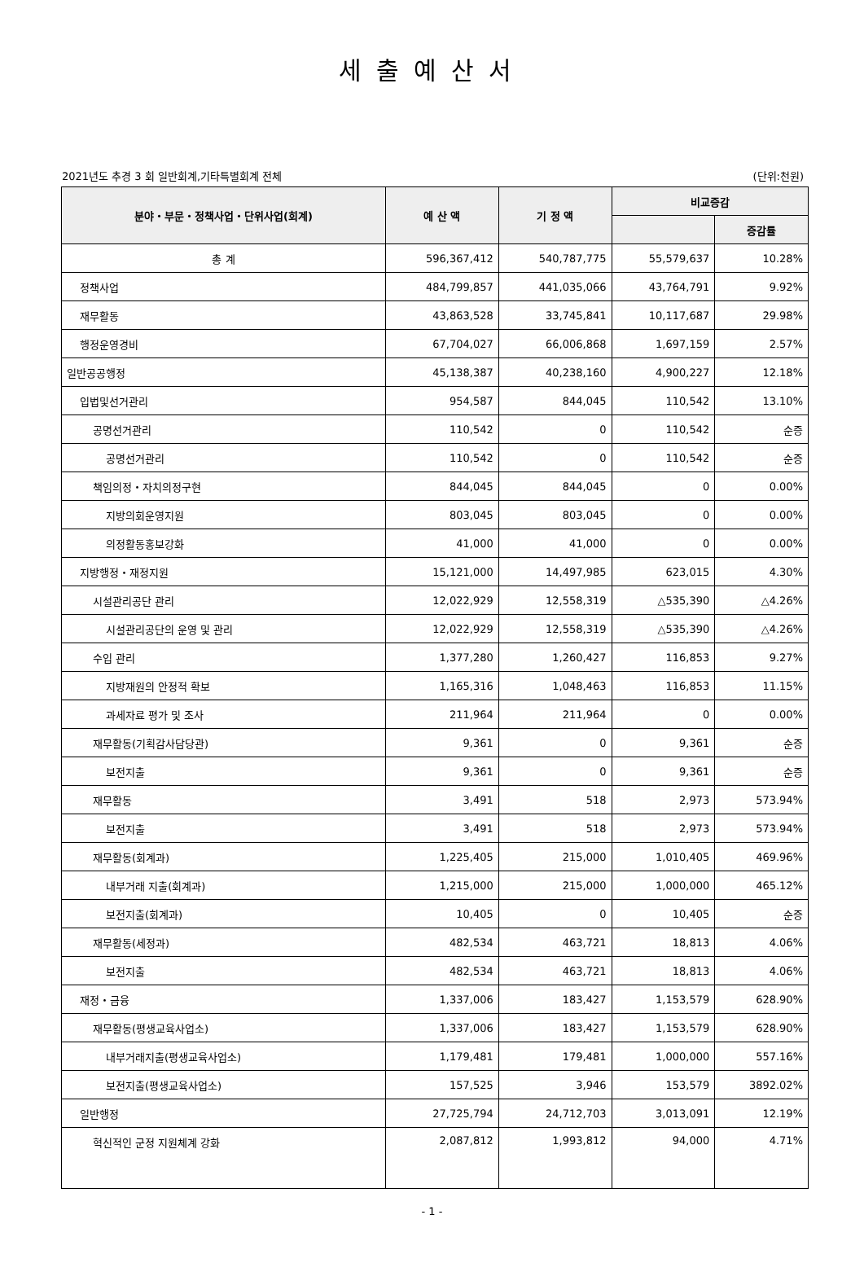세출예산서
2021년도 추경 3 회 일반회계,기타특별회계 전체 (단위:천원)
| 분야・부문・정책사업・단위사업(회계) | 예 산 액 | 기 정 액 | 비교증감 | |
| --- | --- | --- | --- | --- |
| | | | | 증감률 |
| 총 계 | 596,367,412 | 540,787,775 | 55,579,637 | 10.28% |
| 정책사업 | 484,799,857 | 441,035,066 | 43,764,791 | 9.92% |
| 재무활동 | 43,863,528 | 33,745,841 | 10,117,687 | 29.98% |
| 행정운영경비 | 67,704,027 | 66,006,868 | 1,697,159 | 2.57% |
| 일반공공행정 | 45,138,387 | 40,238,160 | 4,900,227 | 12.18% |
| 입법및선거관리 | 954,587 | 844,045 | 110,542 | 13.10% |
| 공명선거관리 | 110,542 | 0 | 110,542 | 순증 |
| 공명선거관리 | 110,542 | 0 | 110,542 | 순증 |
| 책임의정・자치의정구현 | 844,045 | 844,045 | 0 | 0.00% |
| 지방의회운영지원 | 803,045 | 803,045 | 0 | 0.00% |
| 의정활동홍보강화 | 41,000 | 41,000 | 0 | 0.00% |
| 지방행정・재정지원 | 15,121,000 | 14,497,985 | 623,015 | 4.30% |
| 시설관리공단 관리 | 12,022,929 | 12,558,319 | △535,390 | △4.26% |
| 시설관리공단의 운영 및 관리 | 12,022,929 | 12,558,319 | △535,390 | △4.26% |
| 수입 관리 | 1,377,280 | 1,260,427 | 116,853 | 9.27% |
| 지방재원의 안정적 확보 | 1,165,316 | 1,048,463 | 116,853 | 11.15% |
| 과세자료 평가 및 조사 | 211,964 | 211,964 | 0 | 0.00% |
| 재무활동(기획감사담당관) | 9,361 | 0 | 9,361 | 순증 |
| 보전지출 | 9,361 | 0 | 9,361 | 순증 |
| 재무활동 | 3,491 | 518 | 2,973 | 573.94% |
| 보전지출 | 3,491 | 518 | 2,973 | 573.94% |
| 재무활동(회계과) | 1,225,405 | 215,000 | 1,010,405 | 469.96% |
| 내부거래 지출(회계과) | 1,215,000 | 215,000 | 1,000,000 | 465.12% |
| 보전지출(회계과) | 10,405 | 0 | 10,405 | 순증 |
| 재무활동(세정과) | 482,534 | 463,721 | 18,813 | 4.06% |
| 보전지출 | 482,534 | 463,721 | 18,813 | 4.06% |
| 재정・금융 | 1,337,006 | 183,427 | 1,153,579 | 628.90% |
| 재무활동(평생교육사업소) | 1,337,006 | 183,427 | 1,153,579 | 628.90% |
| 내부거래지출(평생교육사업소) | 1,179,481 | 179,481 | 1,000,000 | 557.16% |
| 보전지출(평생교육사업소) | 157,525 | 3,946 | 153,579 | 3892.02% |
| 일반행정 | 27,725,794 | 24,712,703 | 3,013,091 | 12.19% |
| 혁신적인 군정 지원체계 강화 | 2,087,812 | 1,993,812 | 94,000 | 4.71% |
- 1 -